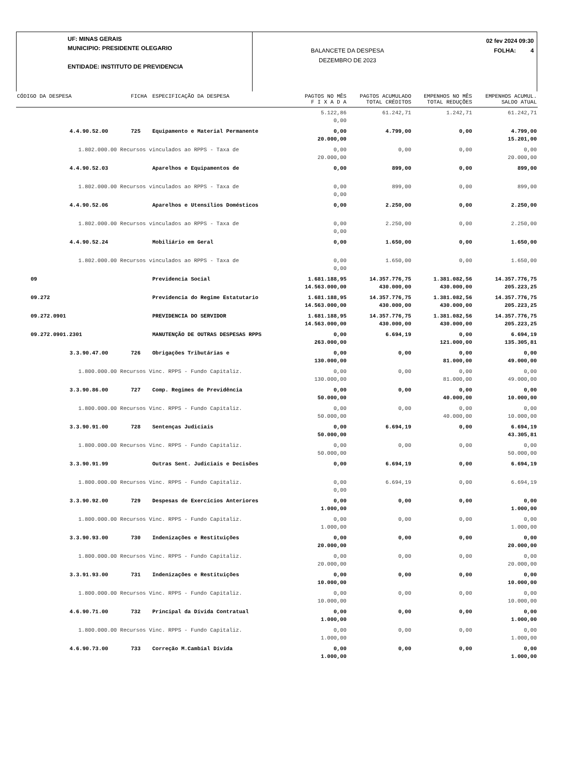UF: MINAS GERAIS
MUNICIPIO: PRESIDENTE OLEGARIO
ENTIDADE: INSTITUTO DE PREVIDENCIA
BALANCETE DA DESPESA
DEZEMBRO DE 2023
02 fev 2024 09:30
FOLHA: 4
| CÓDIGO DA DESPESA | FICHA | ESPECIFICAÇÃO DA DESPESA | PAGTOS NO MÊS F I X A D A | PAGTOS ACUMULADO TOTAL CRÉDITOS | EMPENHOS NO MÊS TOTAL REDUÇÕES | EMPENHOS ACUMUL. SALDO ATUAL |
| --- | --- | --- | --- | --- | --- | --- |
| | | | 5.122,86 0,00 | 61.242,71 | 1.242,71 | 61.242,71 |
| 4.4.90.52.00 | 725 | Equipamento e Material Permanente | 0,00 20.000,00 | 4.799,00 | 0,00 | 4.799,00 15.201,00 |
| 1.802.000.00 Recursos vinculados ao RPPS - Taxa de | | | 0,00 20.000,00 | 0,00 | 0,00 | 0,00 20.000,00 |
| 4.4.90.52.03 | | Aparelhos e Equipamentos de | 0,00 | 899,00 | 0,00 | 899,00 |
| 1.802.000.00 Recursos vinculados ao RPPS - Taxa de | | | 0,00 0,00 | 899,00 | 0,00 | 899,00 |
| 4.4.90.52.06 | | Aparelhos e Utensílios Domésticos | 0,00 | 2.250,00 | 0,00 | 2.250,00 |
| 1.802.000.00 Recursos vinculados ao RPPS - Taxa de | | | 0,00 0,00 | 2.250,00 | 0,00 | 2.250,00 |
| 4.4.90.52.24 | | Mobiliário em Geral | 0,00 | 1.650,00 | 0,00 | 1.650,00 |
| 1.802.000.00 Recursos vinculados ao RPPS - Taxa de | | | 0,00 0,00 | 1.650,00 | 0,00 | 1.650,00 |
| 09 | | Previdencia Social | 1.681.188,95 14.563.000,00 | 14.357.776,75 430.000,00 | 1.381.082,56 430.000,00 | 14.357.776,75 205.223,25 |
| 09.272 | | Previdencia do Regime Estatutario | 1.681.188,95 14.563.000,00 | 14.357.776,75 430.000,00 | 1.381.082,56 430.000,00 | 14.357.776,75 205.223,25 |
| 09.272.0901 | | PREVIDENCIA DO SERVIDOR | 1.681.188,95 14.563.000,00 | 14.357.776,75 430.000,00 | 1.381.082,56 430.000,00 | 14.357.776,75 205.223,25 |
| 09.272.0901.2301 | | MANUTENÇÃO DE OUTRAS DESPESAS RPPS | 0,00 263.000,00 | 6.694,19 | 0,00 121.000,00 | 6.694,19 135.305,81 |
| 3.3.90.47.00 | 726 | Obrigações Tributárias e | 0,00 130.000,00 | 0,00 | 0,00 81.000,00 | 0,00 49.000,00 |
| 1.800.000.00 Recursos Vinc. RPPS - Fundo Capitaliz. | | | 0,00 130.000,00 | 0,00 | 0,00 81.000,00 | 0,00 49.000,00 |
| 3.3.90.86.00 | 727 | Comp. Regimes de Previdência | 0,00 50.000,00 | 0,00 | 0,00 40.000,00 | 0,00 10.000,00 |
| 1.800.000.00 Recursos Vinc. RPPS - Fundo Capitaliz. | | | 0,00 50.000,00 | 0,00 | 0,00 40.000,00 | 0,00 10.000,00 |
| 3.3.90.91.00 | 728 | Sentenças Judiciais | 0,00 50.000,00 | 6.694,19 | 0,00 | 6.694,19 43.305,81 |
| 1.800.000.00 Recursos Vinc. RPPS - Fundo Capitaliz. | | | 0,00 50.000,00 | 0,00 | 0,00 | 0,00 50.000,00 |
| 3.3.90.91.99 | | Outras Sent. Judiciais e Decisões | 0,00 | 6.694,19 | 0,00 | 6.694,19 |
| 1.800.000.00 Recursos Vinc. RPPS - Fundo Capitaliz. | | | 0,00 0,00 | 6.694,19 | 0,00 | 6.694,19 |
| 3.3.90.92.00 | 729 | Despesas de Exercícios Anteriores | 0,00 1.000,00 | 0,00 | 0,00 | 0,00 1.000,00 |
| 1.800.000.00 Recursos Vinc. RPPS - Fundo Capitaliz. | | | 0,00 1.000,00 | 0,00 | 0,00 | 0,00 1.000,00 |
| 3.3.90.93.00 | 730 | Indenizações e Restituições | 0,00 20.000,00 | 0,00 | 0,00 | 0,00 20.000,00 |
| 1.800.000.00 Recursos Vinc. RPPS - Fundo Capitaliz. | | | 0,00 20.000,00 | 0,00 | 0,00 | 0,00 20.000,00 |
| 3.3.91.93.00 | 731 | Indenizações e Restituições | 0,00 10.000,00 | 0,00 | 0,00 | 0,00 10.000,00 |
| 1.800.000.00 Recursos Vinc. RPPS - Fundo Capitaliz. | | | 0,00 10.000,00 | 0,00 | 0,00 | 0,00 10.000,00 |
| 4.6.90.71.00 | 732 | Principal da Dívida Contratual | 0,00 1.000,00 | 0,00 | 0,00 | 0,00 1.000,00 |
| 1.800.000.00 Recursos Vinc. RPPS - Fundo Capitaliz. | | | 0,00 1.000,00 | 0,00 | 0,00 | 0,00 1.000,00 |
| 4.6.90.73.00 | 733 | Correção M.Cambial Dívida | 0,00 1.000,00 | 0,00 | 0,00 | 0,00 1.000,00 |